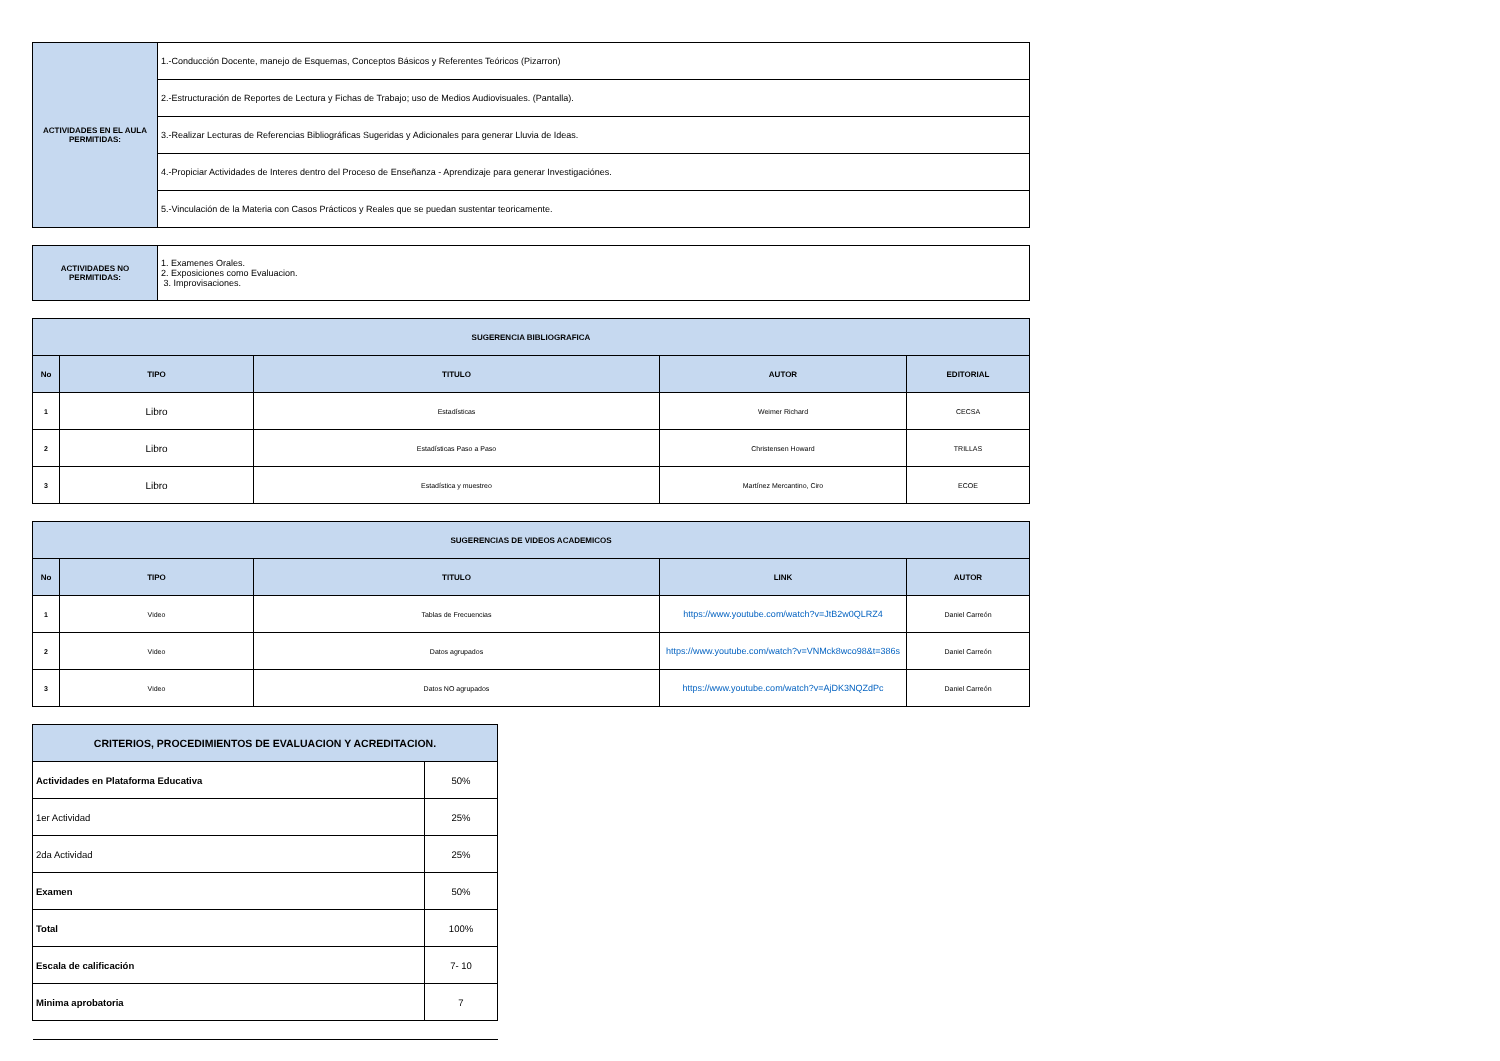| ACTIVIDADES EN EL AULA PERMITIDAS: | 1.-Conducción Docente, manejo de Esquemas, Conceptos Básicos y Referentes Teóricos (Pizarron) |
| | 2.-Estructuración de Reportes de Lectura y Fichas de Trabajo; uso de Medios Audiovisuales. (Pantalla). |
| | 3.-Realizar Lecturas de Referencias Bibliográficas Sugeridas y Adicionales para generar Lluvia de Ideas. |
| | 4.-Propiciar Actividades de Interes dentro del Proceso de Enseñanza - Aprendizaje para generar Investigaciónes. |
| | 5.-Vinculación de la Materia con Casos Prácticos y Reales que se puedan sustentar teoricamente. |
| ACTIVIDADES NO PERMITIDAS: | 1. Examenes Orales. 2. Exposiciones como Evaluacion. 3. Improvisaciones. |
| SUGERENCIA BIBLIOGRAFICA | | | | |
| No | TIPO | TITULO | AUTOR | EDITORIAL |
| 1 | Libro | Estadísticas | Weimer Richard | CECSA |
| 2 | Libro | Estadísticas Paso a Paso | Christensen Howard | TRILLAS |
| 3 | Libro | Estadística y muestreo | Martínez Mercantino, Ciro | ECOE |
| SUGERENCIAS DE VIDEOS ACADEMICOS | | | | |
| No | TIPO | TITULO | LINK | AUTOR |
| 1 | Video | Tablas de Frecuencias | https://www.youtube.com/watch?v=JtB2w0QLRZ4 | Daniel Carreón |
| 2 | Video | Datos agrupados | https://www.youtube.com/watch?v=VNMck8wco98&t=386s | Daniel Carreón |
| 3 | Video | Datos NO agrupados | https://www.youtube.com/watch?v=AjDK3NQZdPc | Daniel Carreón |
| CRITERIOS, PROCEDIMIENTOS DE EVALUACION Y ACREDITACION. | |
| Actividades en Plataforma Educativa | 50% |
| 1er Actividad | 25% |
| 2da Actividad | 25% |
| Examen | 50% |
| Total | 100% |
| Escala de calificación | 7- 10 |
| Minima aprobatoria | 7 |